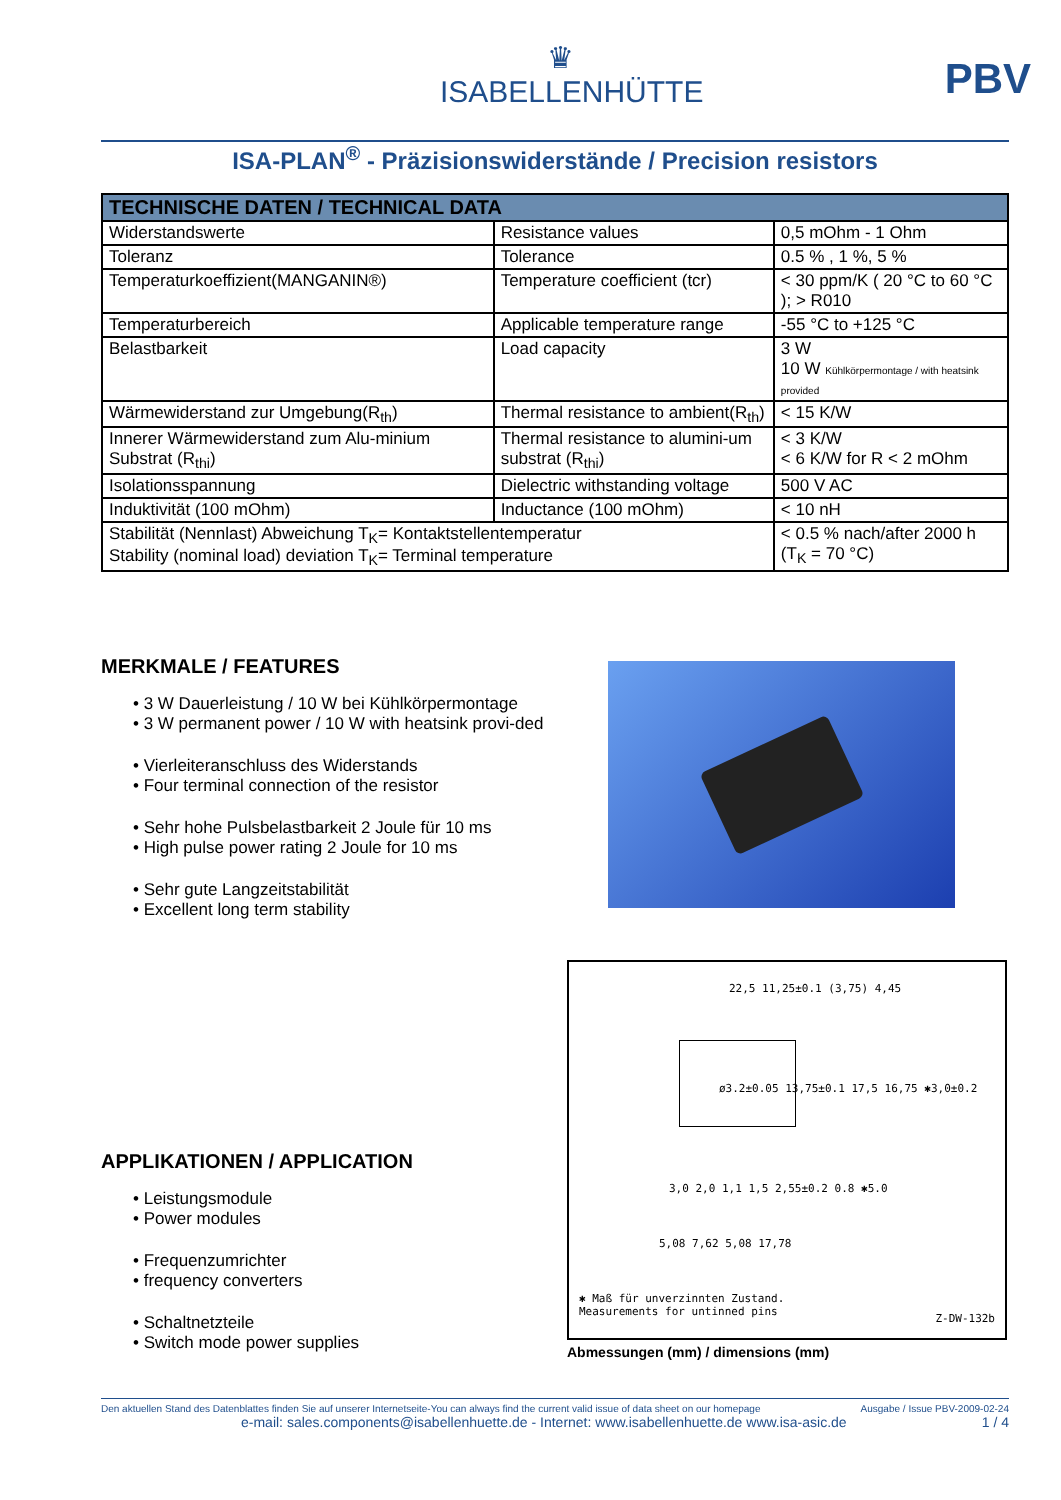♛
ISABELLENHÜTTE
PBV
ISA-PLAN<sup>®</sup> - Präzisionswiderstände / Precision resistors
| TECHNISCHE DATEN / TECHNICAL DATA | | |
| --- | --- | --- |
| Widerstandswerte | Resistance values | 0,5 mOhm - 1 Ohm |
| Toleranz | Tolerance | 0.5 % , 1 %, 5 % |
| Temperaturkoeffizient(MANGANIN®) | Temperature coefficient (tcr) | < 30 ppm/K ( 20 °C to 60 °C ); > R010 |
| Temperaturbereich | Applicable temperature range | -55 °C to +125 °C |
| Belastbarkeit | Load capacity | 3 W 10 W Kühlkörpermontage / with heatsink provided |
| Wärmewiderstand zur Umgebung(R<sub>th</sub>) | Thermal resistance to ambient(R<sub>th</sub>) | < 15 K/W |
| Innerer Wärmewiderstand zum Alu-minium Substrat (R<sub>thi</sub>) | Thermal resistance to alumini-um substrat (R<sub>thi</sub>) | < 3 K/W < 6 K/W for R < 2 mOhm |
| Isolationsspannung | Dielectric withstanding voltage | 500 V AC |
| Induktivität (100 mOhm) | Inductance (100 mOhm) | < 10 nH |
| Stabilität (Nennlast) Abweichung T<sub>K</sub>= Kontaktstellentemperatur Stability (nominal load) deviation T<sub>K</sub>= Terminal temperature | | < 0.5 % nach/after 2000 h (T<sub>K</sub> = 70 °C) |
MERKMALE / FEATURES
• 3 W Dauerleistung / 10 W bei Kühlkörpermontage
• 3 W permanent power / 10 W with heatsink provi-ded
• Vierleiteranschluss des Widerstands
• Four terminal connection of the resistor
• Sehr hohe Pulsbelastbarkeit 2 Joule für 10 ms
• High pulse power rating 2 Joule for 10 ms
• Sehr gute Langzeitstabilität
• Excellent long term stability
APPLIKATIONEN / APPLICATION
• Leistungsmodule
• Power modules
• Frequenzumrichter
• frequency converters
• Schaltnetzteile
• Switch mode power supplies
22,5 11,25±0.1 (3,75) 4,45
ø3.2±0.05 13,75±0.1 17,5 16,75 ✱3,0±0.2
3,0 2,0 1,1 1,5 2,55±0.2 0.8 ✱5.0
5,08 7,62 5,08 17,78
✱ Maß für unverzinnten Zustand.
Measurements for untinned pins
Z-DW-132b
Abmessungen (mm) / dimensions (mm)
Den aktuellen Stand des Datenblattes finden Sie auf unserer Internetseite-You can always find the current valid issue of data sheet on our homepage Ausgabe / Issue PBV-2009-02-24
e-mail: sales.components@isabellenhuette.de - Internet: www.isabellenhuette.de www.isa-asic.de 1 / 4